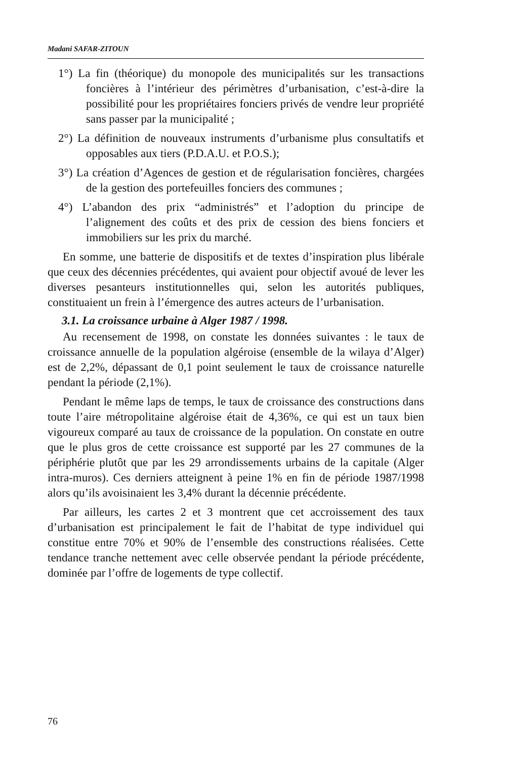Madani SAFAR-ZITOUN
1°) La fin (théorique) du monopole des municipalités sur les transactions foncières à l’intérieur des périmètres d’urbanisation, c’est-à-dire la possibilité pour les propriétaires fonciers privés de vendre leur propriété sans passer par la municipalité ;
2°) La définition de nouveaux instruments d’urbanisme plus consultatifs et opposables aux tiers (P.D.A.U. et P.O.S.);
3°) La création d’Agences de gestion et de régularisation foncières, chargées de la gestion des portefeuilles fonciers des communes ;
4°) L’abandon des prix “administrés” et l’adoption du principe de l’alignement des coûts et des prix de cession des biens fonciers et immobiliers sur les prix du marché.
En somme, une batterie de dispositifs et de textes d’inspiration plus libérale que ceux des décennies précédentes, qui avaient pour objectif avoué de lever les diverses pesanteurs institutionnelles qui, selon les autorités publiques, constituaient un frein à l’émergence des autres acteurs de l’urbanisation.
3.1. La croissance urbaine à Alger 1987 / 1998.
Au recensement de 1998, on constate les données suivantes : le taux de croissance annuelle de la population algéroise (ensemble de la wilaya d’Alger) est de 2,2%, dépassant de 0,1 point seulement le taux de croissance naturelle pendant la période (2,1%).
Pendant le même laps de temps, le taux de croissance des constructions dans toute l’aire métropolitaine algéroise était de 4,36%, ce qui est un taux bien vigoureux comparé au taux de croissance de la population. On constate en outre que le plus gros de cette croissance est supporté par les 27 communes de la périphérie plutôt que par les 29 arrondissements urbains de la capitale (Alger intra-muros). Ces derniers atteignent à peine 1% en fin de période 1987/1998 alors qu’ils avoisinaient les 3,4% durant la décennie précédente.
Par ailleurs, les cartes 2 et 3 montrent que cet accroissement des taux d’urbanisation est principalement le fait de l’habitat de type individuel qui constitue entre 70% et 90% de l’ensemble des constructions réalisées. Cette tendance tranche nettement avec celle observée pendant la période précédente, dominée par l’offre de logements de type collectif.
76